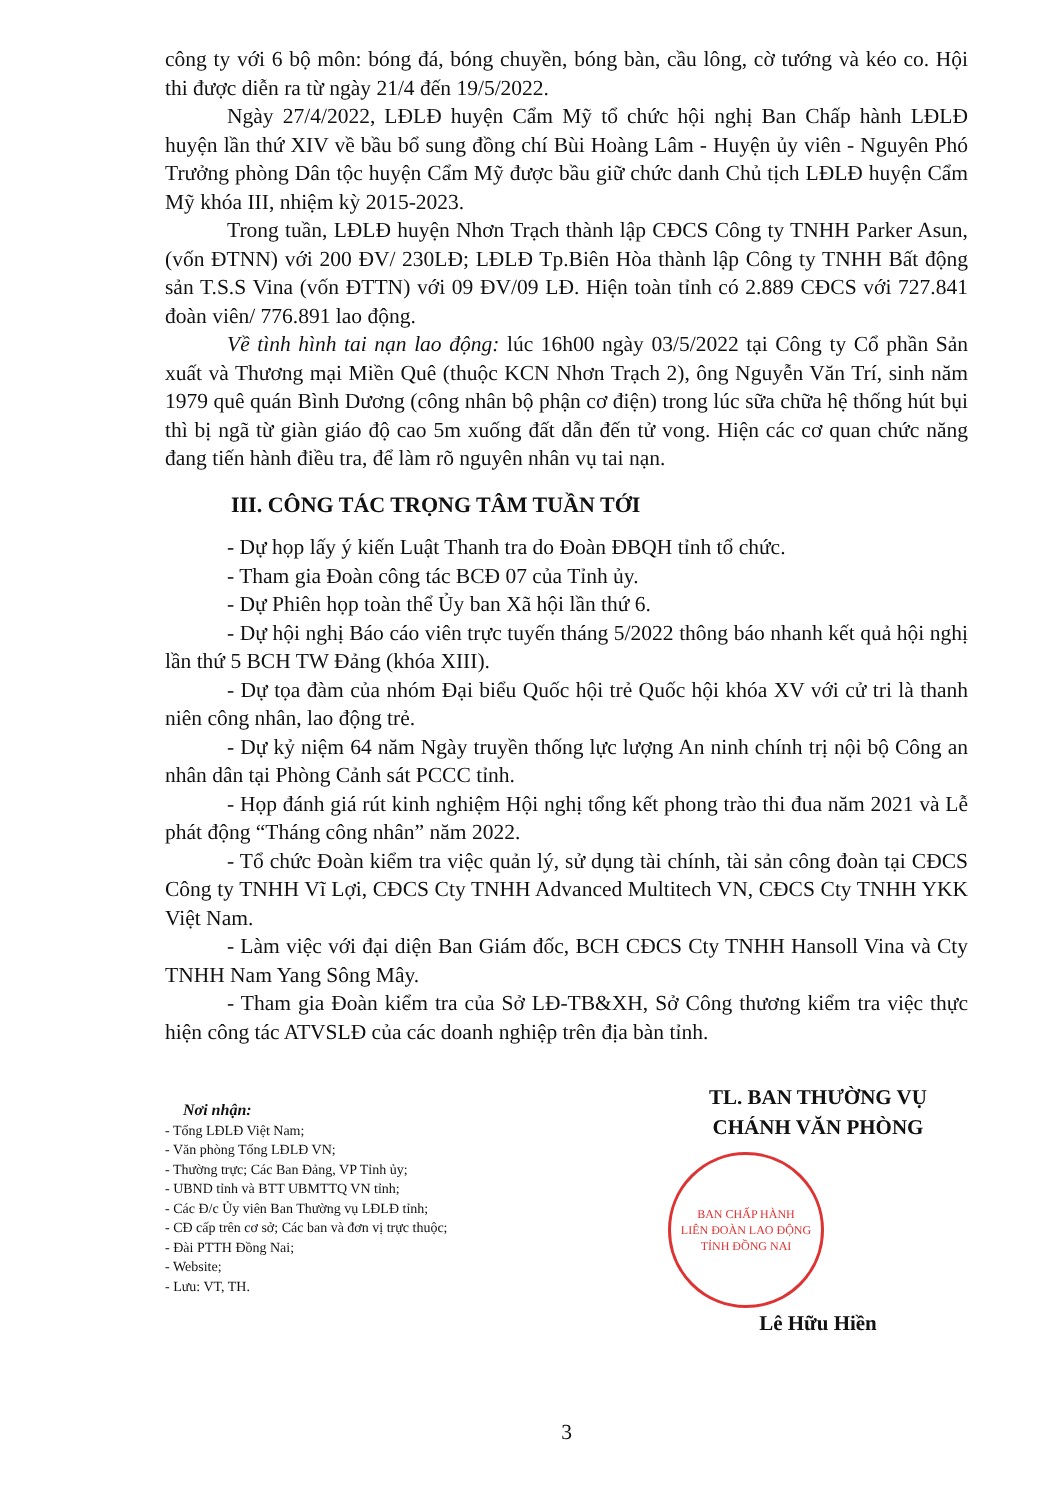công ty với 6 bộ môn: bóng đá, bóng chuyền, bóng bàn, cầu lông, cờ tướng và kéo co. Hội thi được diễn ra từ ngày 21/4 đến 19/5/2022.
Ngày 27/4/2022, LĐLĐ huyện Cẩm Mỹ tổ chức hội nghị Ban Chấp hành LĐLĐ huyện lần thứ XIV về bầu bổ sung đồng chí Bùi Hoàng Lâm - Huyện ủy viên - Nguyên Phó Trưởng phòng Dân tộc huyện Cẩm Mỹ được bầu giữ chức danh Chủ tịch LĐLĐ huyện Cẩm Mỹ khóa III, nhiệm kỳ 2015-2023.
Trong tuần, LĐLĐ huyện Nhơn Trạch thành lập CĐCS Công ty TNHH Parker Asun, (vốn ĐTNN) với 200 ĐV/ 230LĐ; LĐLĐ Tp.Biên Hòa thành lập Công ty TNHH Bất động sản T.S.S Vina (vốn ĐTTN) với 09 ĐV/09 LĐ. Hiện toàn tỉnh có 2.889 CĐCS với 727.841 đoàn viên/ 776.891 lao động.
Về tình hình tai nạn lao động: lúc 16h00 ngày 03/5/2022 tại Công ty Cổ phần Sản xuất và Thương mại Miền Quê (thuộc KCN Nhơn Trạch 2), ông Nguyễn Văn Trí, sinh năm 1979 quê quán Bình Dương (công nhân bộ phận cơ điện) trong lúc sữa chữa hệ thống hút bụi thì bị ngã từ giàn giáo độ cao 5m xuống đất dẫn đến tử vong. Hiện các cơ quan chức năng đang tiến hành điều tra, để làm rõ nguyên nhân vụ tai nạn.
III. CÔNG TÁC TRỌNG TÂM TUẦN TỚI
- Dự họp lấy ý kiến Luật Thanh tra do Đoàn ĐBQH tỉnh tổ chức.
- Tham gia Đoàn công tác BCĐ 07 của Tỉnh ủy.
- Dự Phiên họp toàn thể Ủy ban Xã hội lần thứ 6.
- Dự hội nghị Báo cáo viên trực tuyến tháng 5/2022 thông báo nhanh kết quả hội nghị lần thứ 5 BCH TW Đảng (khóa XIII).
- Dự tọa đàm của nhóm Đại biểu Quốc hội trẻ Quốc hội khóa XV với cử tri là thanh niên công nhân, lao động trẻ.
- Dự kỷ niệm 64 năm Ngày truyền thống lực lượng An ninh chính trị nội bộ Công an nhân dân tại Phòng Cảnh sát PCCC tỉnh.
- Họp đánh giá rút kinh nghiệm Hội nghị tổng kết phong trào thi đua năm 2021 và Lễ phát động “Tháng công nhân” năm 2022.
- Tổ chức Đoàn kiểm tra việc quản lý, sử dụng tài chính, tài sản công đoàn tại CĐCS Công ty TNHH Vĩ Lợi, CĐCS Cty TNHH Advanced Multitech VN, CĐCS Cty TNHH YKK Việt Nam.
- Làm việc với đại diện Ban Giám đốc, BCH CĐCS Cty TNHH Hansoll Vina và Cty TNHH Nam Yang Sông Mây.
- Tham gia Đoàn kiểm tra của Sở LĐ-TB&XH, Sở Công thương kiểm tra việc thực hiện công tác ATVSLĐ của các doanh nghiệp trên địa bàn tỉnh.
Nơi nhận:
- Tổng LĐLĐ Việt Nam;
- Văn phòng Tổng LĐLĐ VN;
- Thường trực; Các Ban Đảng, VP Tỉnh ủy;
- UBND tỉnh và BTT UBMTTQ VN tỉnh;
- Các Đ/c Ủy viên Ban Thường vụ LĐLĐ tỉnh;
- CĐ cấp trên cơ sở; Các ban và đơn vị trực thuộc;
- Đài PTTH Đồng Nai;
- Website;
- Lưu: VT, TH.
TL. BAN THƯỜNG VỤ
CHÁNH VĂN PHÒNG
BAN CHẤP HÀNH
LIÊN ĐOÀN LAO ĐỘNG
TỈNH ĐỒNG NAI
Lê Hữu Hiền
3